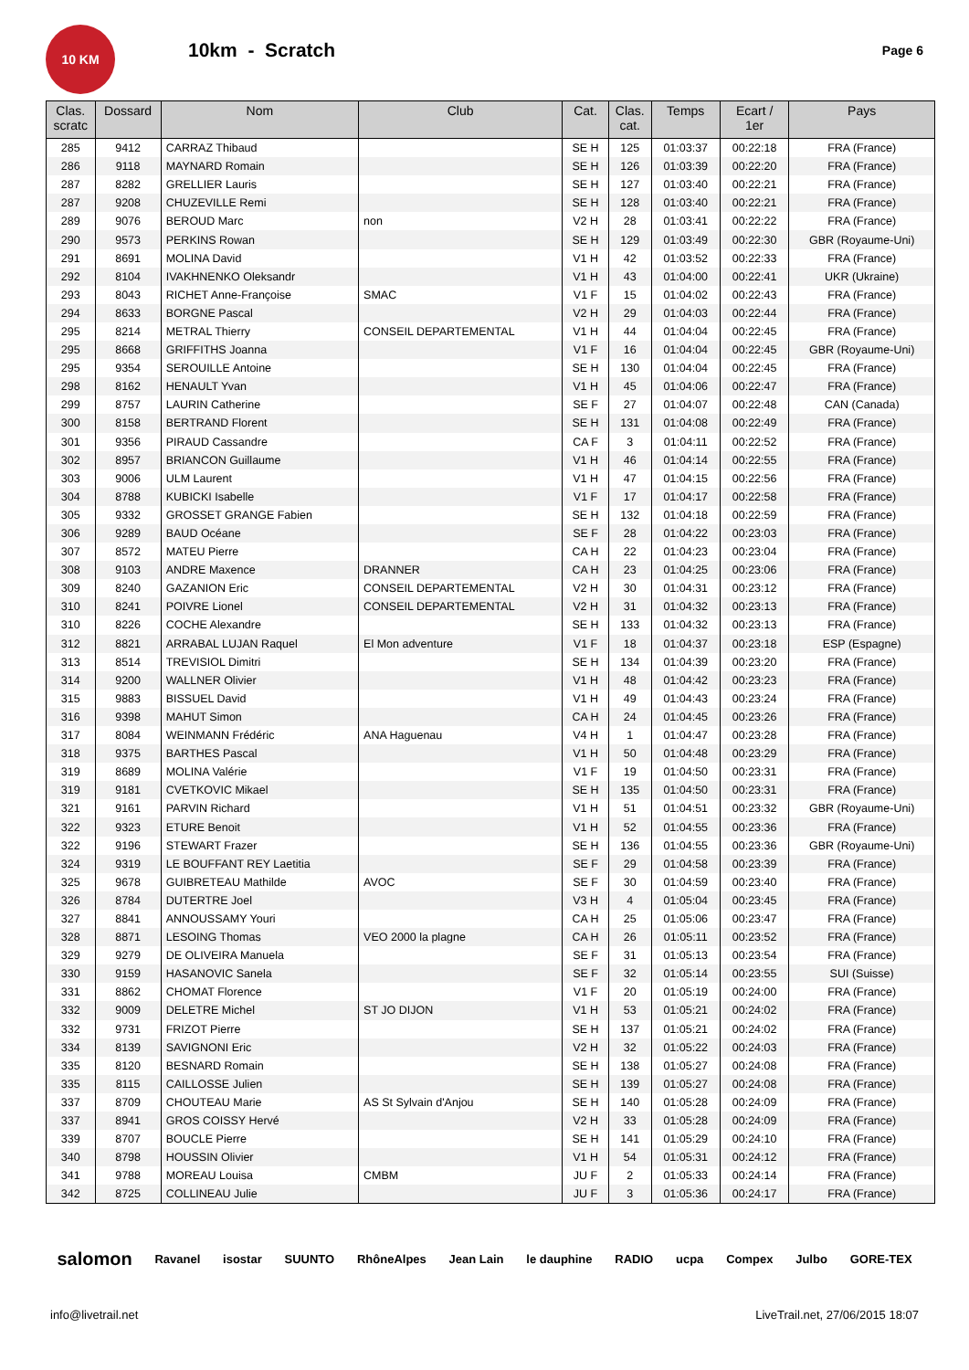10 KM
10km - Scratch
Page 6
| Clas. scratc | Dossard | Nom | Club | Cat. | Clas. cat. | Temps | Ecart / 1er | Pays |
| --- | --- | --- | --- | --- | --- | --- | --- | --- |
| 285 | 9412 | CARRAZ Thibaud | | SE H | 125 | 01:03:37 | 00:22:18 | FRA (France) |
| 286 | 9118 | MAYNARD Romain | | SE H | 126 | 01:03:39 | 00:22:20 | FRA (France) |
| 287 | 8282 | GRELLIER Lauris | | SE H | 127 | 01:03:40 | 00:22:21 | FRA (France) |
| 287 | 9208 | CHUZEVILLE Remi | | SE H | 128 | 01:03:40 | 00:22:21 | FRA (France) |
| 289 | 9076 | BEROUD Marc | non | V2 H | 28 | 01:03:41 | 00:22:22 | FRA (France) |
| 290 | 9573 | PERKINS Rowan | | SE H | 129 | 01:03:49 | 00:22:30 | GBR (Royaume-Uni) |
| 291 | 8691 | MOLINA David | | V1 H | 42 | 01:03:52 | 00:22:33 | FRA (France) |
| 292 | 8104 | IVAKHNENKO Oleksandr | | V1 H | 43 | 01:04:00 | 00:22:41 | UKR (Ukraine) |
| 293 | 8043 | RICHET Anne-Françoise | SMAC | V1 F | 15 | 01:04:02 | 00:22:43 | FRA (France) |
| 294 | 8633 | BORGNE Pascal | | V2 H | 29 | 01:04:03 | 00:22:44 | FRA (France) |
| 295 | 8214 | METRAL Thierry | CONSEIL DEPARTEMENTAL | V1 H | 44 | 01:04:04 | 00:22:45 | FRA (France) |
| 295 | 8668 | GRIFFITHS Joanna | | V1 F | 16 | 01:04:04 | 00:22:45 | GBR (Royaume-Uni) |
| 295 | 9354 | SEROUILLE Antoine | | SE H | 130 | 01:04:04 | 00:22:45 | FRA (France) |
| 298 | 8162 | HENAULT Yvan | | V1 H | 45 | 01:04:06 | 00:22:47 | FRA (France) |
| 299 | 8757 | LAURIN Catherine | | SE F | 27 | 01:04:07 | 00:22:48 | CAN (Canada) |
| 300 | 8158 | BERTRAND Florent | | SE H | 131 | 01:04:08 | 00:22:49 | FRA (France) |
| 301 | 9356 | PIRAUD Cassandre | | CA F | 3 | 01:04:11 | 00:22:52 | FRA (France) |
| 302 | 8957 | BRIANCON Guillaume | | V1 H | 46 | 01:04:14 | 00:22:55 | FRA (France) |
| 303 | 9006 | ULM Laurent | | V1 H | 47 | 01:04:15 | 00:22:56 | FRA (France) |
| 304 | 8788 | KUBICKI Isabelle | | V1 F | 17 | 01:04:17 | 00:22:58 | FRA (France) |
| 305 | 9332 | GROSSET GRANGE Fabien | | SE H | 132 | 01:04:18 | 00:22:59 | FRA (France) |
| 306 | 9289 | BAUD Océane | | SE F | 28 | 01:04:22 | 00:23:03 | FRA (France) |
| 307 | 8572 | MATEU Pierre | | CA H | 22 | 01:04:23 | 00:23:04 | FRA (France) |
| 308 | 9103 | ANDRE Maxence | DRANNER | CA H | 23 | 01:04:25 | 00:23:06 | FRA (France) |
| 309 | 8240 | GAZANION Eric | CONSEIL DEPARTEMENTAL | V2 H | 30 | 01:04:31 | 00:23:12 | FRA (France) |
| 310 | 8241 | POIVRE Lionel | CONSEIL DEPARTEMENTAL | V2 H | 31 | 01:04:32 | 00:23:13 | FRA (France) |
| 310 | 8226 | COCHE Alexandre | | SE H | 133 | 01:04:32 | 00:23:13 | FRA (France) |
| 312 | 8821 | ARRABAL LUJAN Raquel | El Mon adventure | V1 F | 18 | 01:04:37 | 00:23:18 | ESP (Espagne) |
| 313 | 8514 | TREVISIOL Dimitri | | SE H | 134 | 01:04:39 | 00:23:20 | FRA (France) |
| 314 | 9200 | WALLNER Olivier | | V1 H | 48 | 01:04:42 | 00:23:23 | FRA (France) |
| 315 | 9883 | BISSUEL David | | V1 H | 49 | 01:04:43 | 00:23:24 | FRA (France) |
| 316 | 9398 | MAHUT Simon | | CA H | 24 | 01:04:45 | 00:23:26 | FRA (France) |
| 317 | 8084 | WEINMANN Frédéric | ANA Haguenau | V4 H | 1 | 01:04:47 | 00:23:28 | FRA (France) |
| 318 | 9375 | BARTHES Pascal | | V1 H | 50 | 01:04:48 | 00:23:29 | FRA (France) |
| 319 | 8689 | MOLINA Valérie | | V1 F | 19 | 01:04:50 | 00:23:31 | FRA (France) |
| 319 | 9181 | CVETKOVIC Mikael | | SE H | 135 | 01:04:50 | 00:23:31 | FRA (France) |
| 321 | 9161 | PARVIN Richard | | V1 H | 51 | 01:04:51 | 00:23:32 | GBR (Royaume-Uni) |
| 322 | 9323 | ETURE Benoit | | V1 H | 52 | 01:04:55 | 00:23:36 | FRA (France) |
| 322 | 9196 | STEWART Frazer | | SE H | 136 | 01:04:55 | 00:23:36 | GBR (Royaume-Uni) |
| 324 | 9319 | LE BOUFFANT REY Laetitia | | SE F | 29 | 01:04:58 | 00:23:39 | FRA (France) |
| 325 | 9678 | GUIBRETEAU Mathilde | AVOC | SE F | 30 | 01:04:59 | 00:23:40 | FRA (France) |
| 326 | 8784 | DUTERTRE Joel | | V3 H | 4 | 01:05:04 | 00:23:45 | FRA (France) |
| 327 | 8841 | ANNOUSSAMY Youri | | CA H | 25 | 01:05:06 | 00:23:47 | FRA (France) |
| 328 | 8871 | LESOING Thomas | VEO 2000 la plagne | CA H | 26 | 01:05:11 | 00:23:52 | FRA (France) |
| 329 | 9279 | DE OLIVEIRA Manuela | | SE F | 31 | 01:05:13 | 00:23:54 | FRA (France) |
| 330 | 9159 | HASANOVIC Sanela | | SE F | 32 | 01:05:14 | 00:23:55 | SUI (Suisse) |
| 331 | 8862 | CHOMAT Florence | | V1 F | 20 | 01:05:19 | 00:24:00 | FRA (France) |
| 332 | 9009 | DELETRE Michel | ST JO DIJON | V1 H | 53 | 01:05:21 | 00:24:02 | FRA (France) |
| 332 | 9731 | FRIZOT Pierre | | SE H | 137 | 01:05:21 | 00:24:02 | FRA (France) |
| 334 | 8139 | SAVIGNONI Eric | | V2 H | 32 | 01:05:22 | 00:24:03 | FRA (France) |
| 335 | 8120 | BESNARD Romain | | SE H | 138 | 01:05:27 | 00:24:08 | FRA (France) |
| 335 | 8115 | CAILLOSSE Julien | | SE H | 139 | 01:05:27 | 00:24:08 | FRA (France) |
| 337 | 8709 | CHOUTEAU Marie | AS St Sylvain d'Anjou | SE H | 140 | 01:05:28 | 00:24:09 | FRA (France) |
| 337 | 8941 | GROS COISSY Hervé | | V2 H | 33 | 01:05:28 | 00:24:09 | FRA (France) |
| 339 | 8707 | BOUCLE Pierre | | SE H | 141 | 01:05:29 | 00:24:10 | FRA (France) |
| 340 | 8798 | HOUSSIN Olivier | | V1 H | 54 | 01:05:31 | 00:24:12 | FRA (France) |
| 341 | 9788 | MOREAU Louisa | CMBM | JU F | 2 | 01:05:33 | 00:24:14 | FRA (France) |
| 342 | 8725 | COLLINEAU Julie | | JU F | 3 | 01:05:36 | 00:24:17 | FRA (France) |
salomon Ravanel isostar SUUNTO RhôneAlpes Jean Lain le dauphine RADIO ucpa Compex Julbo GORE-TEX
info@livetrail.net LiveTrail.net, 27/06/2015 18:07